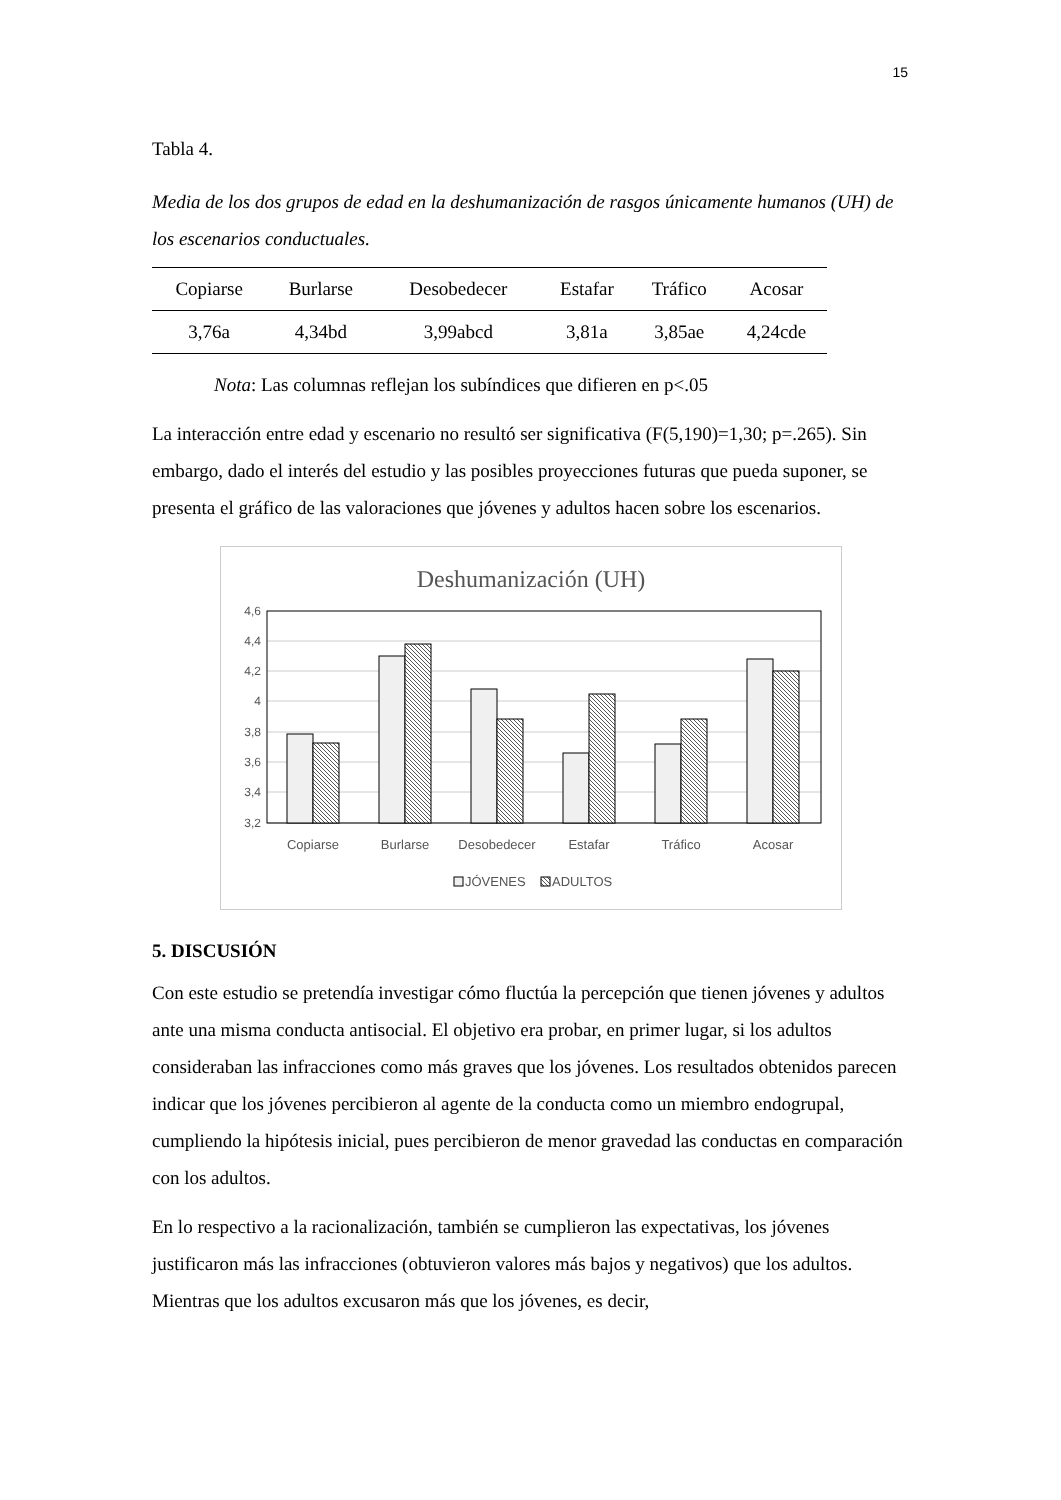15
Tabla 4.
Media de los dos grupos de edad en la deshumanización de rasgos únicamente humanos (UH) de los escenarios conductuales.
| Copiarse | Burlarse | Desobedecer | Estafar | Tráfico | Acosar |
| --- | --- | --- | --- | --- | --- |
| 3,76a | 4,34bd | 3,99abcd | 3,81a | 3,85ae | 4,24cde |
Nota: Las columnas reflejan los subíndices que difieren en p<.05
La interacción entre edad y escenario no resultó ser significativa (F(5,190)=1,30; p=.265). Sin embargo, dado el interés del estudio y las posibles proyecciones futuras que pueda suponer, se presenta el gráfico de las valoraciones que jóvenes y adultos hacen sobre los escenarios.
Deshumanización (UH)
4,6
4,4
4,2
4
3,8
3,6
3,4
3,2
Copiarse
Burlarse
Desobedecer
Estafar
Tráfico
Acosar
JÓVENES
ADULTOS
5. DISCUSIÓN
Con este estudio se pretendía investigar cómo fluctúa la percepción que tienen jóvenes y adultos ante una misma conducta antisocial. El objetivo era probar, en primer lugar, si los adultos consideraban las infracciones como más graves que los jóvenes. Los resultados obtenidos parecen indicar que los jóvenes percibieron al agente de la conducta como un miembro endogrupal, cumpliendo la hipótesis inicial, pues percibieron de menor gravedad las conductas en comparación con los adultos.
En lo respectivo a la racionalización, también se cumplieron las expectativas, los jóvenes justificaron más las infracciones (obtuvieron valores más bajos y negativos) que los adultos. Mientras que los adultos excusaron más que los jóvenes, es decir,